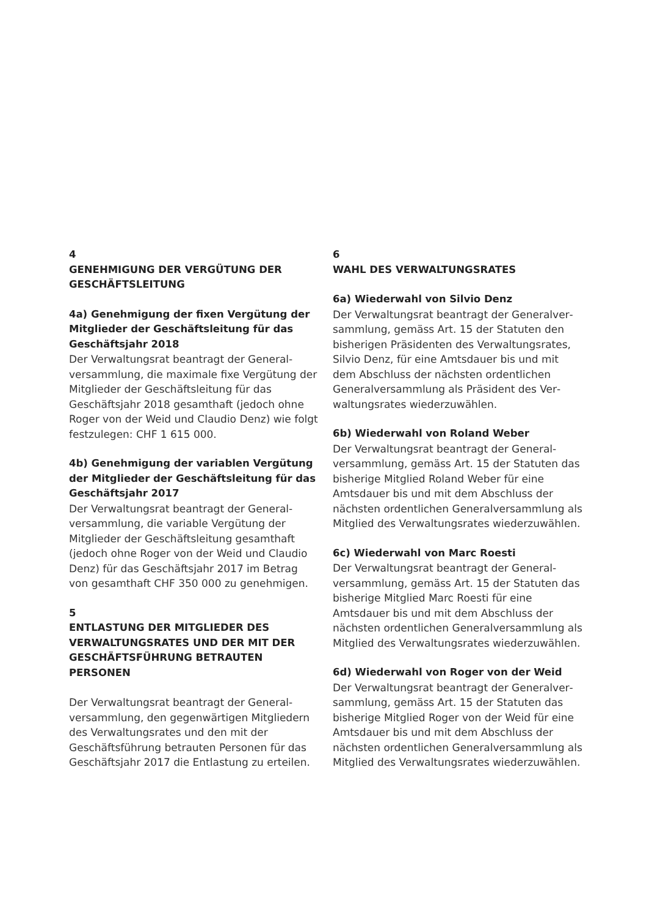4
GENEHMIGUNG DER VERGÜTUNG DER GESCHÄFTSLEITUNG
4a) Genehmigung der fixen Vergütung der Mitglieder der Geschäftsleitung für das Geschäftsjahr 2018
Der Verwaltungsrat beantragt der General­versammlung, die maximale fixe Vergütung der Mitglieder der Geschäftsleitung für das Geschäftsjahr 2018 gesamthaft (jedoch ohne Roger von der Weid und Claudio Denz) wie folgt festzulegen: CHF 1 615 000.
4b) Genehmigung der variablen Vergütung der Mitglieder der Geschäftsleitung für das Geschäftsjahr 2017
Der Verwaltungsrat beantragt der General­versammlung, die variable Vergütung der Mitglieder der Geschäftsleitung gesamthaft (jedoch ohne Roger von der Weid und Claudio Denz) für das Geschäftsjahr 2017 im Betrag von gesamthaft CHF 350 000 zu genehmigen.
5
ENTLASTUNG DER MITGLIEDER DES VERWALTUNGSRATES UND DER MIT DER GESCHÄFTSFÜHRUNG BETRAUTEN PERSONEN
Der Verwaltungsrat beantragt der General­versammlung, den gegenwärtigen Mitglie­dern des Verwaltungsrates und den mit der Geschäftsführung betrauten Personen für das Geschäftsjahr 2017 die Entlastung zu erteilen.
6
WAHL DES VERWALTUNGSRATES
6a) Wiederwahl von Silvio Denz
Der Verwaltungsrat beantragt der Generalver­sammlung, gemäss Art. 15 der Statuten den bisherigen Präsidenten des Verwaltungsrates, Silvio Denz, für eine Amtsdauer bis und mit dem Abschluss der nächsten ordentlichen Generalversammlung als Präsident des Ver­waltungsrates wiederzuwählen.
6b) Wiederwahl von Roland Weber
Der Verwaltungsrat beantragt der General­versammlung, gemäss Art. 15 der Statuten das bisherige Mitglied Roland Weber für eine Amtsdauer bis und mit dem Abschluss der nächsten ordentlichen Generalversammlung als Mitglied des Verwaltungsrates wiederzu­wählen.
6c) Wiederwahl von Marc Roesti
Der Verwaltungsrat beantragt der General­versammlung, gemäss Art. 15 der Statuten das bisherige Mitglied Marc Roesti für eine Amtsdauer bis und mit dem Abschluss der nächsten ordentlichen Generalversammlung als Mitglied des Verwaltungsrates wiederzu­wählen.
6d) Wiederwahl von Roger von der Weid
Der Verwaltungsrat beantragt der Generalver­sammlung, gemäss Art. 15 der Statuten das bisherige Mitglied Roger von der Weid für eine Amtsdauer bis und mit dem Abschluss der nächsten ordentlichen Generalversammlung als Mitglied des Verwaltungsrates wiederzu­wählen.